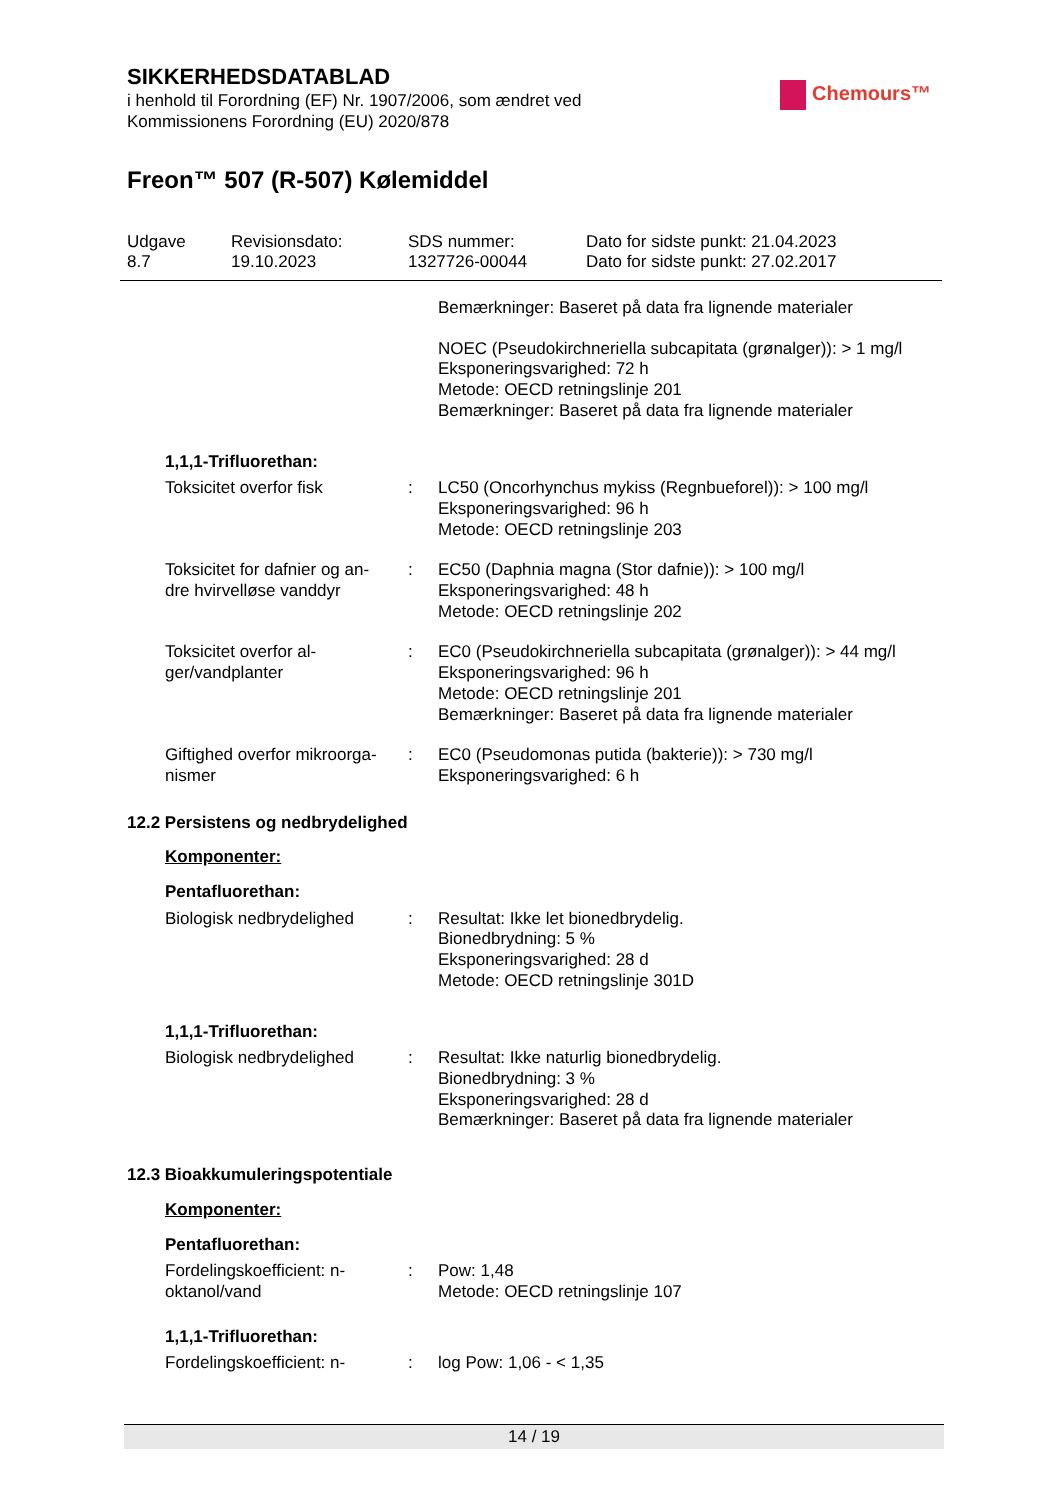SIKKERHEDSDATABLAD
i henhold til Forordning (EF) Nr. 1907/2006, som ændret ved
Kommissionens Forordning (EU) 2020/878
Freon™ 507 (R-507) Kølemiddel
Chemours™
Udgave
8.7
Revisionsdato:
19.10.2023
SDS nummer:
1327726-00044
Dato for sidste punkt: 21.04.2023
Dato for sidste punkt: 27.02.2017
| | | Bemærkninger: Baseret på data fra lignende materialer |
| | | NOEC (Pseudokirchneriella subcapitata (grønalger)): > 1 mg/l Eksponeringsvarighed: 72 h Metode: OECD retningslinje 201 Bemærkninger: Baseret på data fra lignende materialer |
1,1,1-Trifluorethan:
| Toksicitet overfor fisk | : | LC50 (Oncorhynchus mykiss (Regnbueforel)): > 100 mg/l Eksponeringsvarighed: 96 h Metode: OECD retningslinje 203 |
| Toksicitet for dafnier og an- dre hvirvelløse vanddyr | : | EC50 (Daphnia magna (Stor dafnie)): > 100 mg/l Eksponeringsvarighed: 48 h Metode: OECD retningslinje 202 |
| Toksicitet overfor al- ger/vandplanter | : | EC0 (Pseudokirchneriella subcapitata (grønalger)): > 44 mg/l Eksponeringsvarighed: 96 h Metode: OECD retningslinje 201 Bemærkninger: Baseret på data fra lignende materialer |
| Giftighed overfor mikroorga- nismer | : | EC0 (Pseudomonas putida (bakterie)): > 730 mg/l Eksponeringsvarighed: 6 h |
12.2 Persistens og nedbrydelighed
Komponenter:
Pentafluorethan:
| Biologisk nedbrydelighed | : | Resultat: Ikke let bionedbrydelig. Bionedbrydning: 5 % Eksponeringsvarighed: 28 d Metode: OECD retningslinje 301D |
1,1,1-Trifluorethan:
| Biologisk nedbrydelighed | : | Resultat: Ikke naturlig bionedbrydelig. Bionedbrydning: 3 % Eksponeringsvarighed: 28 d Bemærkninger: Baseret på data fra lignende materialer |
12.3 Bioakkumuleringspotentiale
Komponenter:
Pentafluorethan:
| Fordelingskoefficient: n- oktanol/vand | : | Pow: 1,48 Metode: OECD retningslinje 107 |
1,1,1-Trifluorethan:
| Fordelingskoefficient: n- | : | log Pow: 1,06 - < 1,35 |
14 / 19